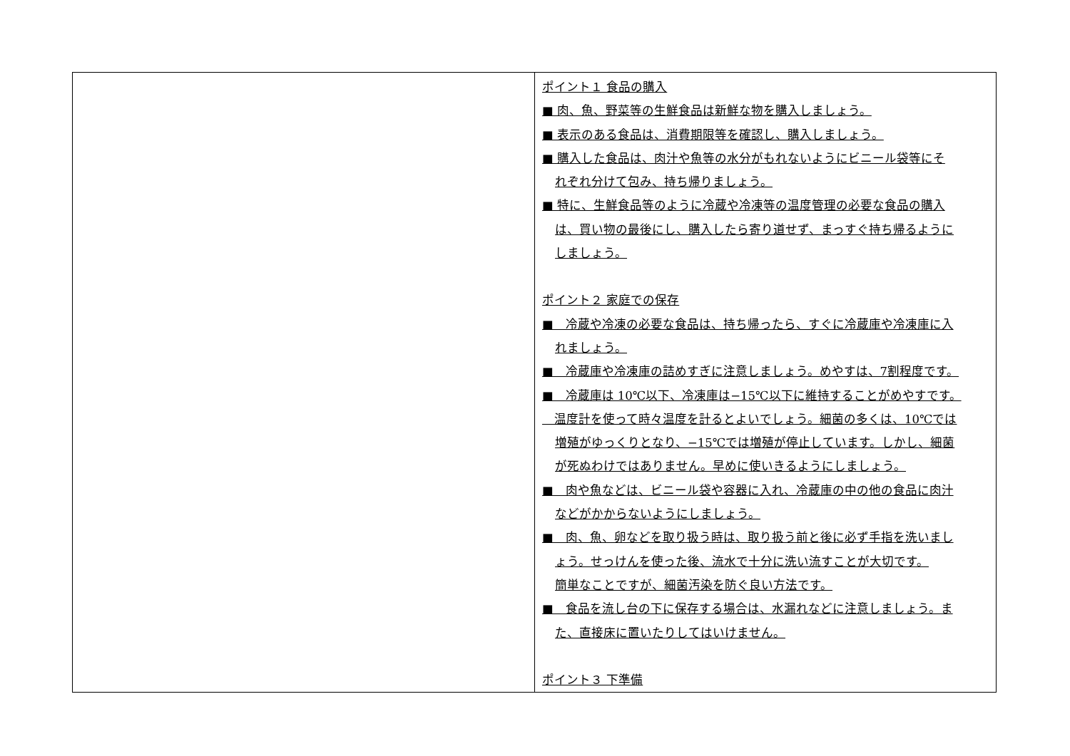| | ポイント１ 食品の購入 ■ 肉、魚、野菜等の生鮮食品は新鮮な物を購入しましょう。 ■ 表示のある食品は、消費期限等を確認し、購入しましょう。 ■ 購入した食品は、肉汁や魚等の水分がもれないようにビニール袋等にそ れぞれ分けて包み、持ち帰りましょう。 ■ 特に、生鮮食品等のように冷蔵や冷凍等の温度管理の必要な食品の購入 は、買い物の最後にし、購入したら寄り道せず、まっすぐ持ち帰るように しましょう。 ポイント２ 家庭での保存 ■ 冷蔵や冷凍の必要な食品は、持ち帰ったら、すぐに冷蔵庫や冷凍庫に入 れましょう。 ■ 冷蔵庫や冷凍庫の詰めすぎに注意しましょう。めやすは、7割程度です。 ■ 冷蔵庫は 10℃以下、冷凍庫は−15℃以下に維持することがめやすです。 温度計を使って時々温度を計るとよいでしょう。細菌の多くは、10℃では 増殖がゆっくりとなり、−15℃では増殖が停止しています。しかし、細菌 が死ぬわけではありません。早めに使いきるようにしましょう。 ■ 肉や魚などは、ビニール袋や容器に入れ、冷蔵庫の中の他の食品に肉汁 などがかからないようにしましょう。 ■ 肉、魚、卵などを取り扱う時は、取り扱う前と後に必ず手指を洗いまし ょう。せっけんを使った後、流水で十分に洗い流すことが大切です。 簡単なことですが、細菌汚染を防ぐ良い方法です。 ■ 食品を流し台の下に保存する場合は、水漏れなどに注意しましょう。ま た、直接床に置いたりしてはいけません。 ポイント３ 下準備 |